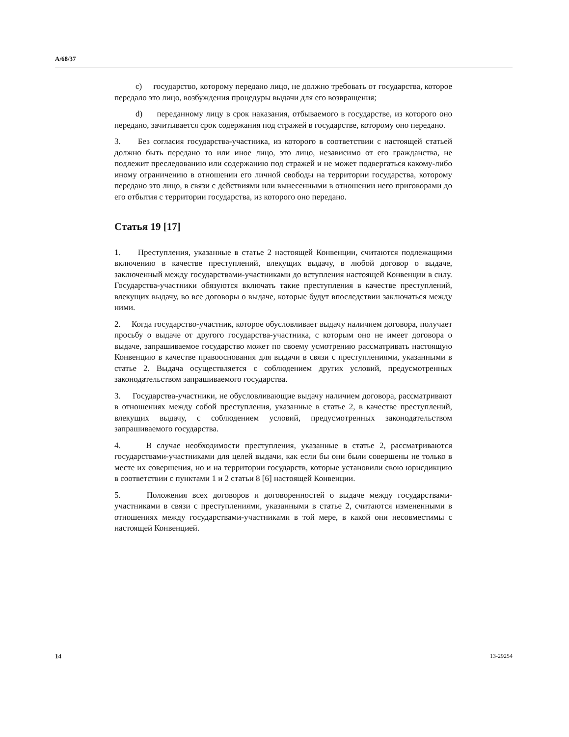A/68/37
c) государство, которому передано лицо, не должно требовать от государства, которое передало это лицо, возбуждения процедуры выдачи для его возвращения;
d) переданному лицу в срок наказания, отбываемого в государстве, из которого оно передано, зачитывается срок содержания под стражей в государстве, которому оно передано.
3. Без согласия государства-участника, из которого в соответствии с настоящей статьей должно быть передано то или иное лицо, это лицо, независимо от его гражданства, не подлежит преследованию или содержанию под стражей и не может подвергаться какому-либо иному ограничению в отношении его личной свободы на территории государства, которому передано это лицо, в связи с действиями или вынесенными в отношении него приговорами до его отбытия с территории государства, из которого оно передано.
Статья 19 [17]
1. Преступления, указанные в статье 2 настоящей Конвенции, считаются подлежащими включению в качестве преступлений, влекущих выдачу, в любой договор о выдаче, заключенный между государствами-участниками до вступления настоящей Конвенции в силу. Государства-участники обязуются включать такие преступления в качестве преступлений, влекущих выдачу, во все договоры о выдаче, которые будут впоследствии заключаться между ними.
2. Когда государство-участник, которое обусловливает выдачу наличием договора, получает просьбу о выдаче от другого государства-участника, с которым оно не имеет договора о выдаче, запрашиваемое государство может по своему усмотрению рассматривать настоящую Конвенцию в качестве правооснования для выдачи в связи с преступлениями, указанными в статье 2. Выдача осуществляется с соблюдением других условий, предусмотренных законодательством запрашиваемого государства.
3. Государства-участники, не обусловливающие выдачу наличием договора, рассматривают в отношениях между собой преступления, указанные в статье 2, в качестве преступлений, влекущих выдачу, с соблюдением условий, предусмотренных законодательством запрашиваемого государства.
4. В случае необходимости преступления, указанные в статье 2, рассматриваются государствами-участниками для целей выдачи, как если бы они были совершены не только в месте их совершения, но и на территории государств, которые установили свою юрисдикцию в соответствии с пунктами 1 и 2 статьи 8 [6] настоящей Конвенции.
5. Положения всех договоров и договоренностей о выдаче между государствами-участниками в связи с преступлениями, указанными в статье 2, считаются измененными в отношениях между государствами-участниками в той мере, в какой они несовместимы с настоящей Конвенцией.
14 13-29254